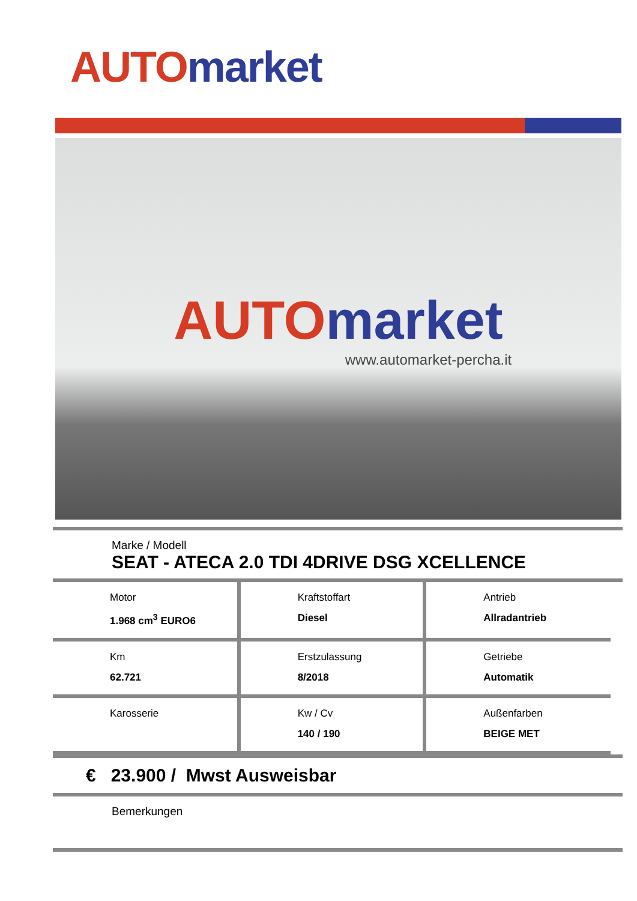AUTO market
AUTO market
www.automarket-percha.it
Marke / Modell
SEAT - ATECA 2.0 TDI 4DRIVE DSG XCELLENCE
| Motor 1.968 cm<sup>3</sup> EURO6 | Kraftstoffart Diesel | Antrieb Allradantrieb |
| Km 62.721 | Erstzulassung 8/2018 | Getriebe Automatik |
| Karosserie | Kw / Cv 140 / 190 | Außenfarben BEIGE MET |
€ 23.900 / Mwst Ausweisbar
Bemerkungen